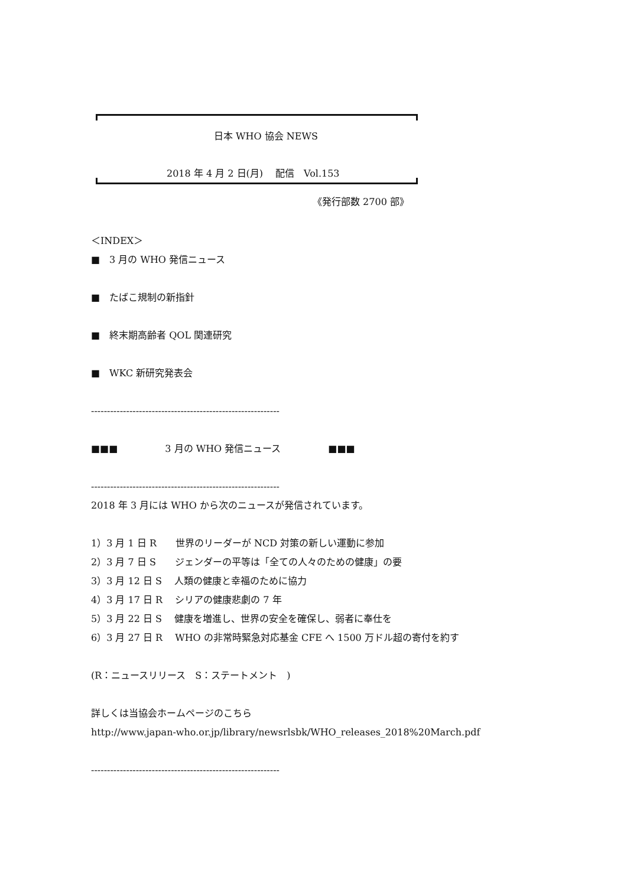日本 WHO 協会 NEWS
2018 年 4 月 2 日(月)　 配信　Vol.153
《発行部数 2700 部》
＜INDEX＞
■　3 月の WHO 発信ニュース
■　たばこ規制の新指針
■　終末期高齢者 QOL 関連研究
■　WKC 新研究発表会
-----------------------------------------------------------
■■■　　　　　3 月の WHO 発信ニュース　　　　　■■■
-----------------------------------------------------------
2018 年 3 月には WHO から次のニュースが発信されています。
1）3 月 1 日 R　　世界のリーダーが NCD 対策の新しい運動に参加
2）3 月 7 日 S　　ジェンダーの平等は「全ての人々のための健康」の要
3）3 月 12 日 S　 人類の健康と幸福のために協力
4）3 月 17 日 R　 シリアの健康悲劇の 7 年
5）3 月 22 日 S　 健康を増進し、世界の安全を確保し、弱者に奉仕を
6）3 月 27 日 R　 WHO の非常時緊急対応基金 CFE へ 1500 万ドル超の寄付を約す
(R：ニュースリリース　S：ステートメント　)
詳しくは当協会ホームページのこちら
http://www.japan-who.or.jp/library/newsrlsbk/WHO_releases_2018%20March.pdf
-----------------------------------------------------------